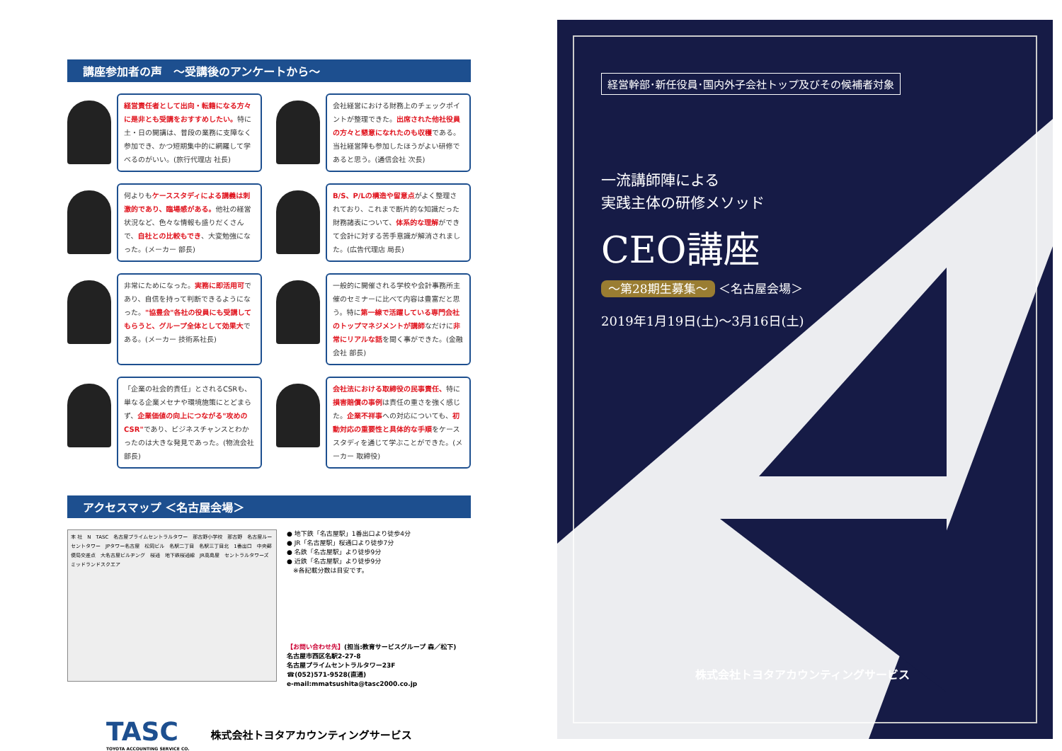講座参加者の声　～受講後のアンケートから～
経営責任者として出向・転籍になる方々に是非とも受講をおすすめしたい。特に土・日の開講は、普段の業務に支障なく参加でき、かつ短期集中的に網羅して学べるのがいい。(旅行代理店 社長)
会社経営における財務上のチェックポイントが整理できた。出席された他社役員の方々と懇意になれたのも収穫である。当社経営陣も参加したほうがよい研修であると思う。(通信会社 次長)
何よりもケーススタディによる講義は刺激的であり、臨場感がある。他社の経営状況など、色々な情報も盛りだくさんで、自社との比較もでき、大変勉強になった。(メーカー 部長)
B/S、P/Lの構造や留意点がよく整理されており、これまで断片的な知識だった財務諸表について、体系的な理解ができて会計に対する苦手意識が解消されました。(広告代理店 局長)
非常にためになった。実務に即活用可であり、自信を持って判断できるようになった。"協豊会"各社の役員にも受講してもらうと、グループ全体として効果大である。(メーカー 技術系社長)
一般的に開催される学校や会計事務所主催のセミナーに比べて内容は豊富だと思う。特に第一線で活躍している専門会社のトップマネジメントが講師なだけに非常にリアルな話を聞く事ができた。(金融会社 部長)
「企業の社会的責任」とされるCSRも、単なる企業メセナや環境施策にとどまらず、企業価値の向上につながる"攻めのCSR"であり、ビジネスチャンスとわかったのは大きな発見であった。(物流会社 部長)
会社法における取締役の民事責任、特に損害賠償の事例は責任の重さを強く感じた。企業不祥事への対応についても、初動対応の重要性と具体的な手順をケーススタディを通じて学ぶことができた。(メーカー 取締役)
アクセスマップ ＜名古屋会場＞
本 社　N　TASC　名古屋プライムセントラルタワー　那古野小学校　那古野　名古屋ルーセントタワー　JPタワー名古屋　松岡ビル　名駅二丁目　名駅三丁目北　1番出口　中央郵便局交差点　大名古屋ビルヂング　桜通　地下鉄桜通線　JR高島屋　セントラルタワーズ　ミッドランドスクエア
● 地下鉄「名古屋駅」1番出口より徒歩4分
● JR「名古屋駅」桜通口より徒歩7分
● 名鉄「名古屋駅」より徒歩9分
● 近鉄「名古屋駅」より徒歩9分
　※各記載分数は目安です。
【お問い合わせ先】(担当:教育サービスグループ 森／松下)
名古屋市西区名駅2-27-8
名古屋プライムセントラルタワー23F
☎(052)571-9528(直通)
e-mail:mmatsushita@tasc2000.co.jp
TASC
TOYOTA ACCOUNTING SERVICE CO.
株式会社トヨタアカウンティングサービス
経営幹部･新任役員･国内外子会社トップ及びその候補者対象
一流講師陣による
実践主体の研修メソッド
CEO講座
～第28期生募集～ ＜名古屋会場＞
2019年1月19日(土)～3月16日(土)
株式会社トヨタアカウンティングサービス